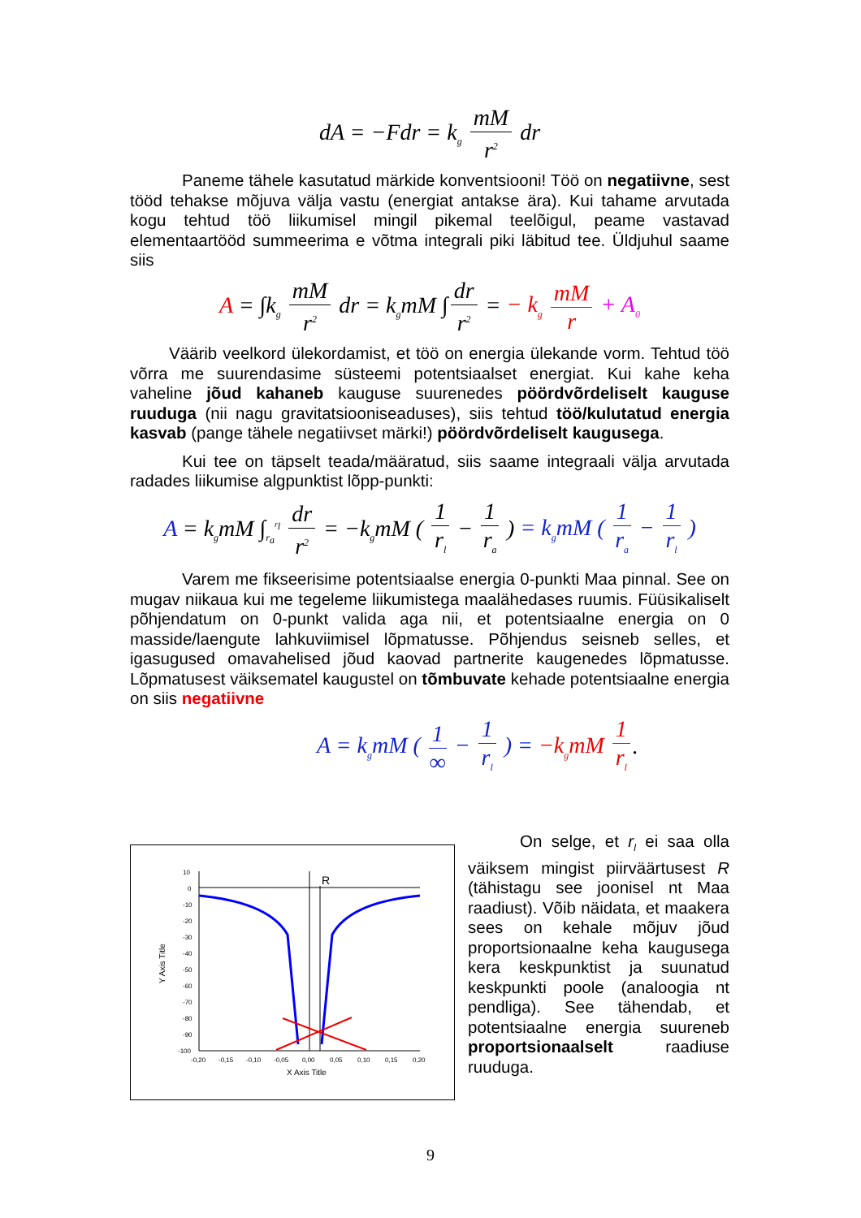dA = −Fdr = k<sub>g</sub> mM r<sup>2</sup> dr
Paneme tähele kasutatud märkide konventsiooni! Töö on negatiivne, sest tööd tehakse mõjuva välja vastu (energiat antakse ära). Kui tahame arvutada kogu tehtud töö liikumisel mingil pikemal teelõigul, peame vastavad elementaartööd summeerima e võtma integrali piki läbitud tee. Üldjuhul saame siis
A = ∫k<sub>g</sub> mM r<sup>2</sup> dr = k<sub>g</sub>mM ∫ dr r<sup>2</sup> = − k<sub>g</sub> mM r + A<sub>0</sub>
Väärib veelkord ülekordamist, et töö on energia ülekande vorm. Tehtud töö võrra me suurendasime süsteemi potentsiaalset energiat. Kui kahe keha vaheline jõud kahaneb kauguse suurenedes pöördvõrdeliselt kauguse ruuduga (nii nagu gravitatsiooniseaduses), siis tehtud töö/kulutatud energia kasvab (pange tähele negatiivset märki!) pöördvõrdeliselt kaugusega.
Kui tee on täpselt teada/määratud, siis saame integraali välja arvutada radades liikumise algpunktist lõpp-punkti:
A = k<sub>g</sub>mM ∫<sub>r<sub>a</sub></sub><sup>r<sub>l</sub></sup> dr r<sup>2</sup> = −k<sub>g</sub>mM ( 1 r<sub>l</sub> − 1 r<sub>a</sub> ) = k<sub>g</sub>mM ( 1 r<sub>a</sub> − 1 r<sub>l</sub> )
Varem me fikseerisime potentsiaalse energia 0-punkti Maa pinnal. See on mugav niikaua kui me tegeleme liikumistega maalähedases ruumis. Füüsikaliselt põhjendatum on 0-punkt valida aga nii, et potentsiaalne energia on 0 masside/laengute lahkuviimisel lõpmatusse. Põhjendus seisneb selles, et igasugused omavahelised jõud kaovad partnerite kaugenedes lõpmatusse. Lõpmatusest väiksematel kaugustel on tõmbuvate kehade potentsiaalne energia on siis negatiivne
A = k<sub>g</sub>mM ( 1 ∞ − 1 r<sub>l</sub> ) = −k<sub>g</sub>mM 1 r<sub>l</sub>.
R
10
0
-10
-20
-30
-40
-50
-60
-70
-80
-90
-100
-0,20
-0,15
-0,10
-0,05
0,00
0,05
0,10
0,15
0,20
X Axis Title
Y Axis Title
On selge, et r<sub>l</sub> ei saa olla väiksem mingist piirväärtusest R (tähistagu see joonisel nt Maa raadiust). Võib näidata, et maakera sees on kehale mõjuv jõud proportsionaalne keha kaugusega kera keskpunktist ja suunatud keskpunkti poole (analoogia nt pendliga). See tähendab, et potentsiaalne energia suureneb proportsionaalselt raadiuse ruuduga.
9